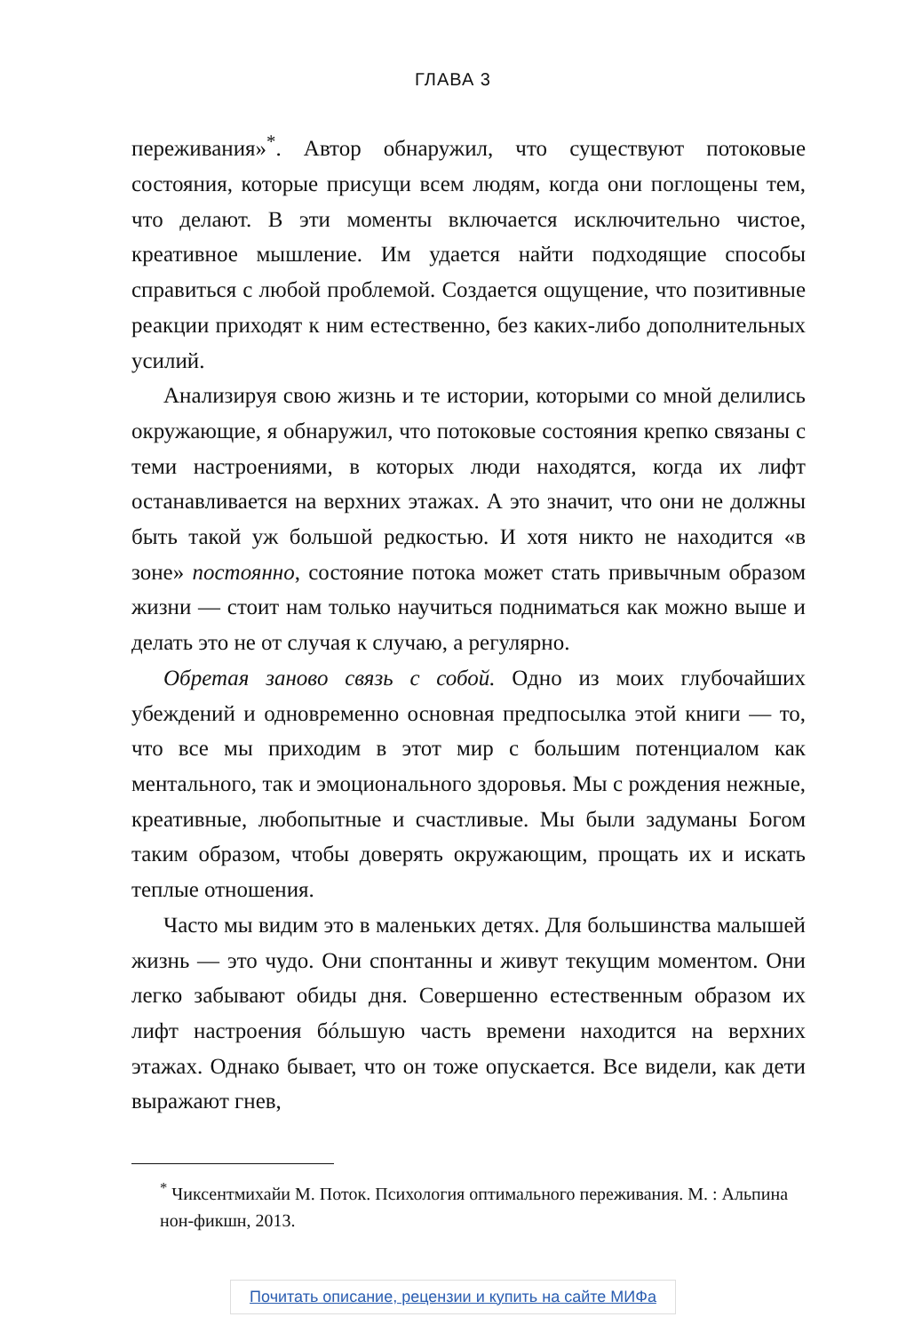ГЛАВА 3
переживания»<sup>*</sup>. Автор обнаружил, что существуют потоковые состояния, которые присущи всем людям, когда они поглощены тем, что делают. В эти моменты включается исключительно чистое, креативное мышление. Им удается найти подходящие способы справиться с любой проблемой. Создается ощущение, что позитивные реакции приходят к ним естественно, без каких-либо дополнительных усилий.
Анализируя свою жизнь и те истории, которыми со мной делились окружающие, я обнаружил, что потоковые состояния крепко связаны с теми настроениями, в которых люди находятся, когда их лифт останавливается на верхних этажах. А это значит, что они не должны быть такой уж большой редкостью. И хотя никто не находится «в зоне» постоянно, состояние потока может стать привычным образом жизни — стоит нам только научиться подниматься как можно выше и делать это не от случая к случаю, а регулярно.
Обретая заново связь с собой. Одно из моих глубочайших убеждений и одновременно основная предпосылка этой книги — то, что все мы приходим в этот мир с большим потенциалом как ментального, так и эмоционального здоровья. Мы с рождения нежные, креативные, любопытные и счастливые. Мы были задуманы Богом таким образом, чтобы доверять окружающим, прощать их и искать теплые отношения.
Часто мы видим это в маленьких детях. Для большинства малышей жизнь — это чудо. Они спонтанны и живут текущим моментом. Они легко забывают обиды дня. Совершенно естественным образом их лифт настроения бóльшую часть времени находится на верхних этажах. Однако бывает, что он тоже опускается. Все видели, как дети выражают гнев,
<sup>*</sup> Чиксентмихайи М. Поток. Психология оптимального переживания. М. : Альпина нон-фикшн, 2013.
Почитать описание, рецензии и купить на сайте МИФа